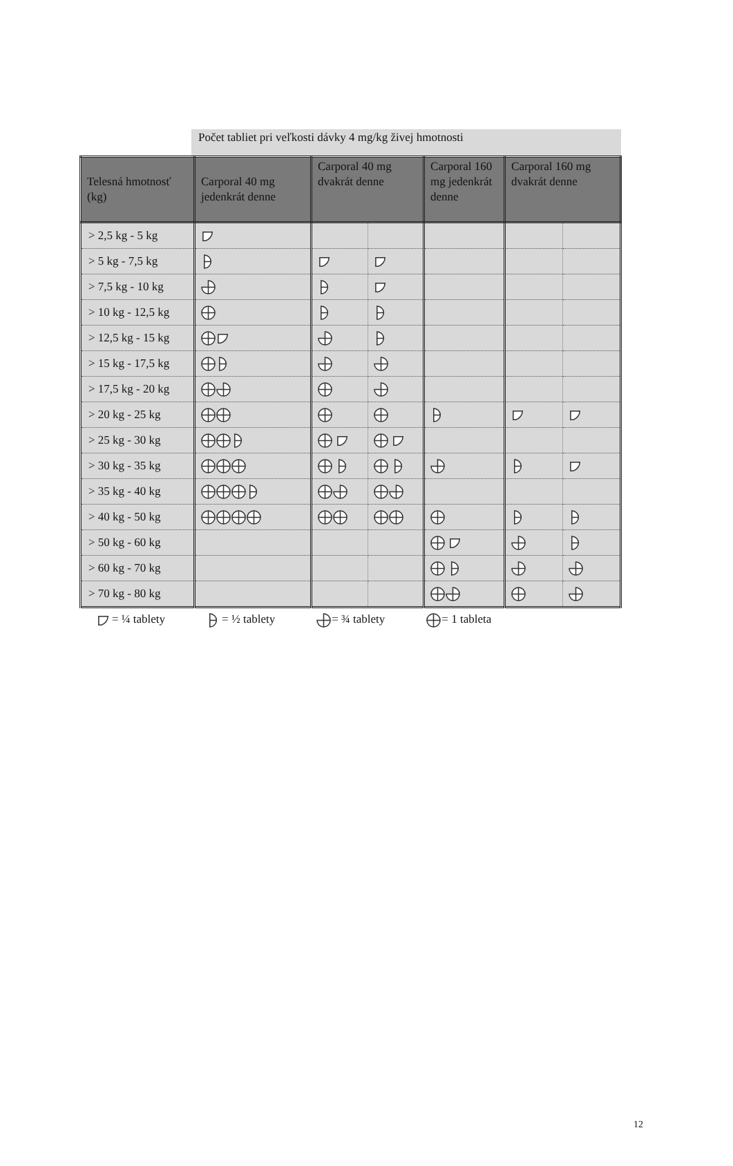Počet tabliet pri veľkosti dávky 4 mg/kg živej hmotnosti
| Telesná hmotnosť (kg) | Carporal 40 mg jedenkrát denne | Carporal 40 mg dvakrát denne | | Carporal 160 mg jedenkrát denne | Carporal 160 mg dvakrát denne | |
| --- | --- | --- | --- | --- | --- | --- |
| > 2,5 kg - 5 kg | | | | | | |
| > 5 kg - 7,5 kg | | | | | | |
| > 7,5 kg - 10 kg | | | | | | |
| > 10 kg - 12,5 kg | | | | | | |
| > 12,5 kg - 15 kg | | | | | | |
| > 15 kg - 17,5 kg | | | | | | |
| > 17,5 kg - 20 kg | | | | | | |
| > 20 kg - 25 kg | | | | | | |
| > 25 kg - 30 kg | | | | | | |
| > 30 kg - 35 kg | | | | | | |
| > 35 kg - 40 kg | | | | | | |
| > 40 kg - 50 kg | | | | | | |
| > 50 kg - 60 kg | | | | | | |
| > 60 kg - 70 kg | | | | | | |
| > 70 kg - 80 kg | | | | | | |
= ¼ tablety = ½ tablety = ¾ tablety = 1 tableta
12